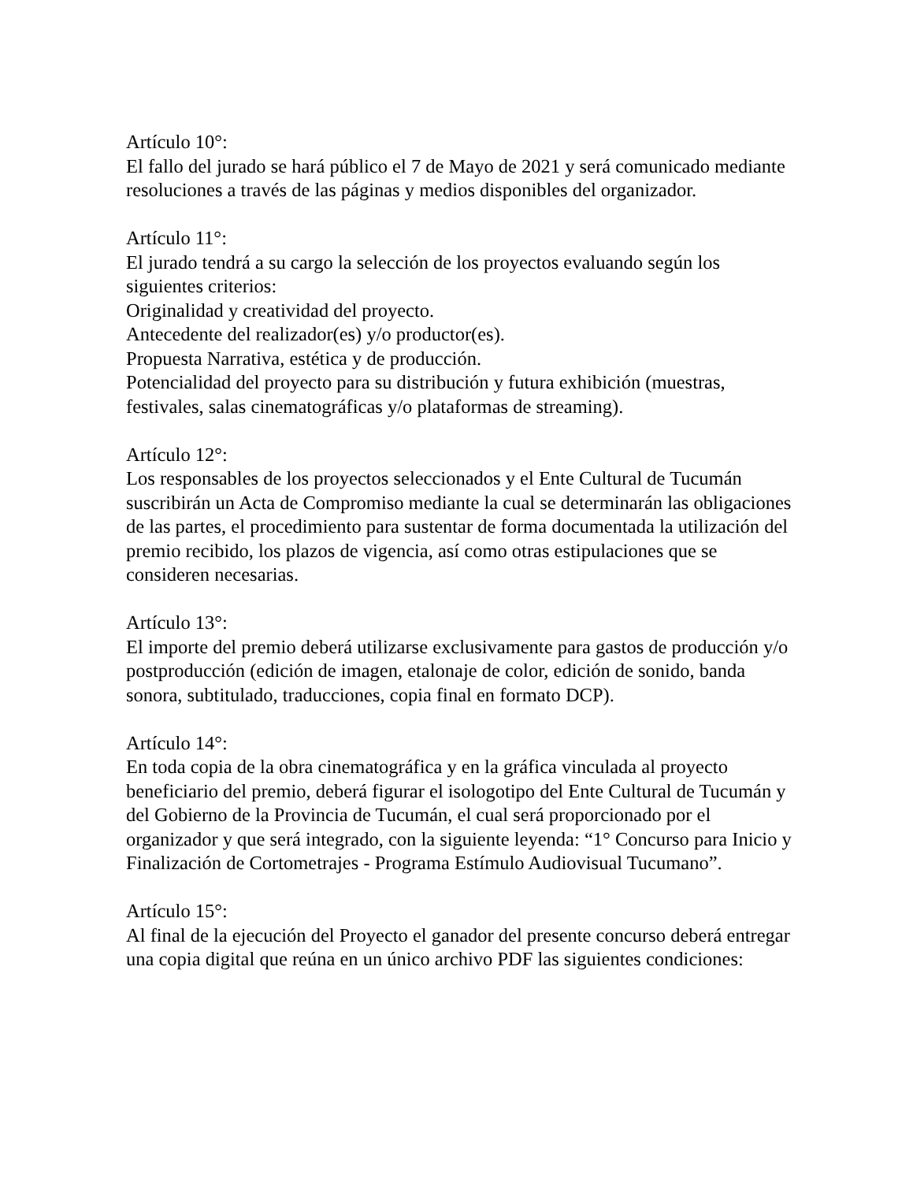Artículo 10°:
El fallo del jurado se hará público el 7 de Mayo de 2021 y será comunicado mediante resoluciones a través de las páginas y medios disponibles del organizador.
Artículo 11°:
El jurado tendrá a su cargo la selección de los proyectos evaluando según los siguientes criterios:
Originalidad y creatividad del proyecto.
Antecedente del realizador(es) y/o productor(es).
Propuesta Narrativa, estética y de producción.
Potencialidad del proyecto para su distribución y futura exhibición (muestras, festivales, salas cinematográficas y/o plataformas de streaming).
Artículo 12°:
Los responsables de los proyectos seleccionados y el Ente Cultural de Tucumán suscribirán un Acta de Compromiso mediante la cual se determinarán las obligaciones de las partes, el procedimiento para sustentar de forma documentada la utilización del premio recibido, los plazos de vigencia, así como otras estipulaciones que se consideren necesarias.
Artículo 13°:
El importe del premio deberá utilizarse exclusivamente para gastos de producción y/o postproducción (edición de imagen, etalonaje de color, edición de sonido, banda sonora, subtitulado, traducciones, copia final en formato DCP).
Artículo 14°:
En toda copia de la obra cinematográfica y en la gráfica vinculada al proyecto beneficiario del premio, deberá figurar el isologotipo del Ente Cultural de Tucumán y del Gobierno de la Provincia de Tucumán, el cual será proporcionado por el organizador y que será integrado, con la siguiente leyenda: “1° Concurso para Inicio y Finalización de Cortometrajes - Programa Estímulo Audiovisual Tucumano”.
Artículo 15°:
Al final de la ejecución del Proyecto el ganador del presente concurso deberá entregar una copia digital que reúna en un único archivo PDF las siguientes condiciones: